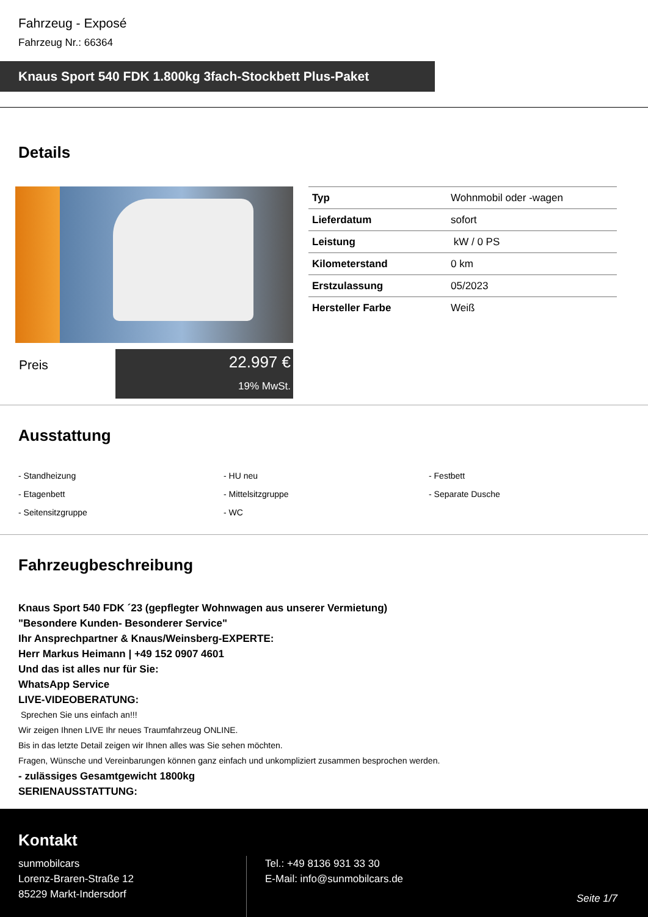Fahrzeug - Exposé
Fahrzeug Nr.: 66364
Knaus Sport 540 FDK 1.800kg 3fach-Stockbett Plus-Paket
Details
Preis
22.997 €
19% MwSt.
| Typ | Wohnmobil oder -wagen |
| Lieferdatum | sofort |
| Leistung | kW / 0 PS |
| Kilometerstand | 0 km |
| Erstzulassung | 05/2023 |
| Hersteller Farbe | Weiß |
Ausstattung
- Standheizung
- HU neu
- Festbett
- Etagenbett
- Mittelsitzgruppe
- Separate Dusche
- Seitensitzgruppe
- WC
Fahrzeugbeschreibung
Knaus Sport 540 FDK ´23 (gepflegter Wohnwagen aus unserer Vermietung)
"Besondere Kunden- Besonderer Service"
Ihr Ansprechpartner & Knaus/Weinsberg-EXPERTE:
Herr Markus Heimann | +49 152 0907 4601
Und das ist alles nur für Sie:
WhatsApp Service
LIVE-VIDEOBERATUNG:
Sprechen Sie uns einfach an!!!
Wir zeigen Ihnen LIVE Ihr neues Traumfahrzeug ONLINE.
Bis in das letzte Detail zeigen wir Ihnen alles was Sie sehen möchten.
Fragen, Wünsche und Vereinbarungen können ganz einfach und unkompliziert zusammen besprochen werden.
- zulässiges Gesamtgewicht 1800kg
SERIENAUSSTATTUNG:
Kontakt
sunmobilcars
Lorenz-Braren-Straße 12
85229 Markt-Indersdorf
Tel.: +49 8136 931 33 30
E-Mail: info@sunmobilcars.de
Seite 1/7